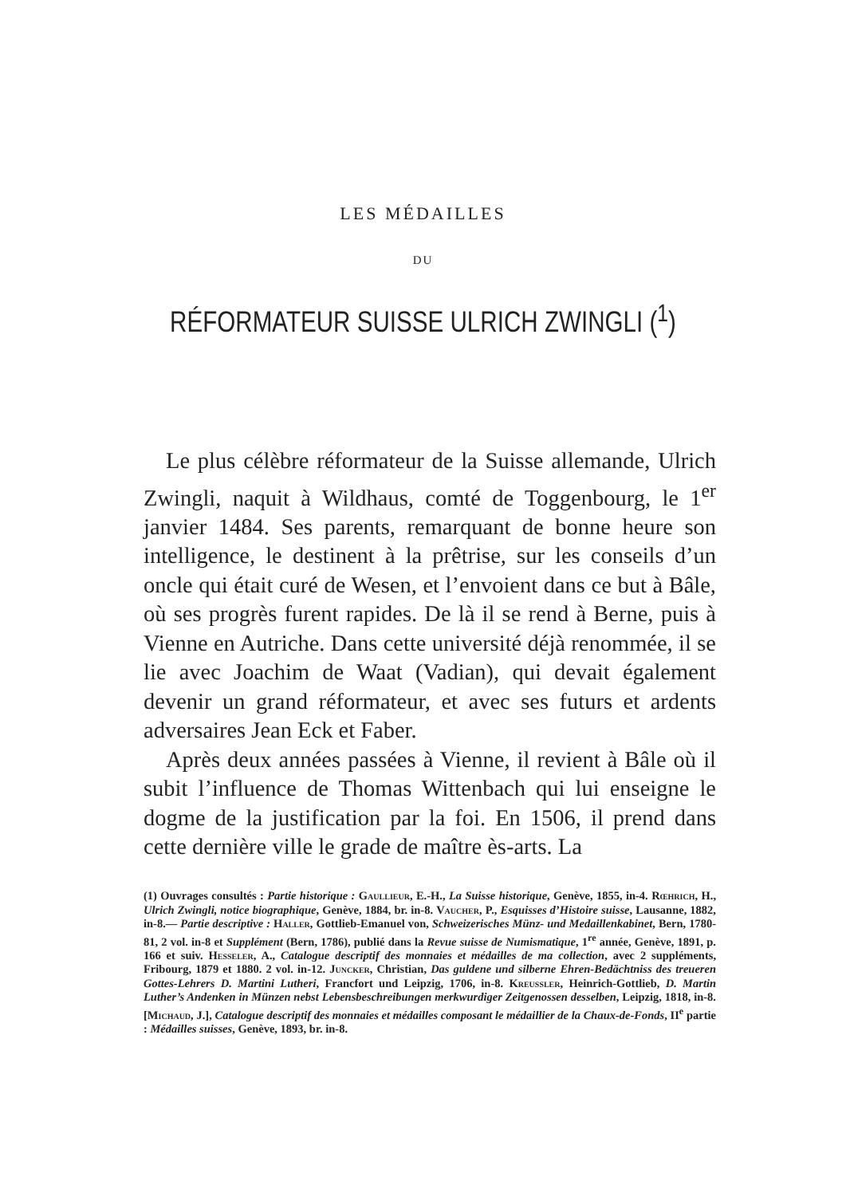LES MÉDAILLES
DU
RÉFORMATEUR SUISSE ULRICH ZWINGLI (<sup>1</sup>)
Le plus célèbre réformateur de la Suisse allemande, Ulrich Zwingli, naquit à Wildhaus, comté de Toggenbourg, le 1<sup>er</sup> janvier 1484. Ses parents, remarquant de bonne heure son intelligence, le destinent à la prêtrise, sur les conseils d’un oncle qui était curé de Wesen, et l’envoient dans ce but à Bâle, où ses progrès furent rapides. De là il se rend à Berne, puis à Vienne en Autriche. Dans cette université déjà renommée, il se lie avec Joachim de Waat (Vadian), qui devait également devenir un grand réformateur, et avec ses futurs et ardents adversaires Jean Eck et Faber.
Après deux années passées à Vienne, il revient à Bâle où il subit l’influence de Thomas Wittenbach qui lui enseigne le dogme de la justification par la foi. En 1506, il prend dans cette dernière ville le grade de maître ès-arts. La
(1) Ouvrages consultés : Partie historique : Gaullieur, E.-H., La Suisse historique, Genève, 1855, in-4. Rœhrich, H., Ulrich Zwingli, notice biographique, Genève, 1884, br. in-8. Vaucher, P., Esquisses d’Histoire suisse, Lausanne, 1882, in-8.— Partie descriptive : Haller, Gottlieb-Emanuel von, Schweizerisches Münz- und Medaillenkabinet, Bern, 1780-81, 2 vol. in-8 et Supplément (Bern, 1786), publié dans la Revue suisse de Numismatique, 1<sup>re</sup> année, Genève, 1891, p. 166 et suiv. Hesseler, A., Catalogue descriptif des monnaies et médailles de ma collection, avec 2 suppléments, Fribourg, 1879 et 1880. 2 vol. in-12. Juncker, Christian, Das guldene und silberne Ehren-Bedächtniss des treueren Gottes-Lehrers D. Martini Lutheri, Francfort und Leipzig, 1706, in-8. Kreussler, Heinrich-Gottlieb, D. Martin Luther’s Andenken in Münzen nebst Lebensbeschreibungen merkwurdiger Zeitgenossen desselben, Leipzig, 1818, in-8. [Michaud, J.], Catalogue descriptif des monnaies et médailles composant le médaillier de la Chaux-de-Fonds, II<sup>e</sup> partie : Médailles suisses, Genève, 1893, br. in-8.